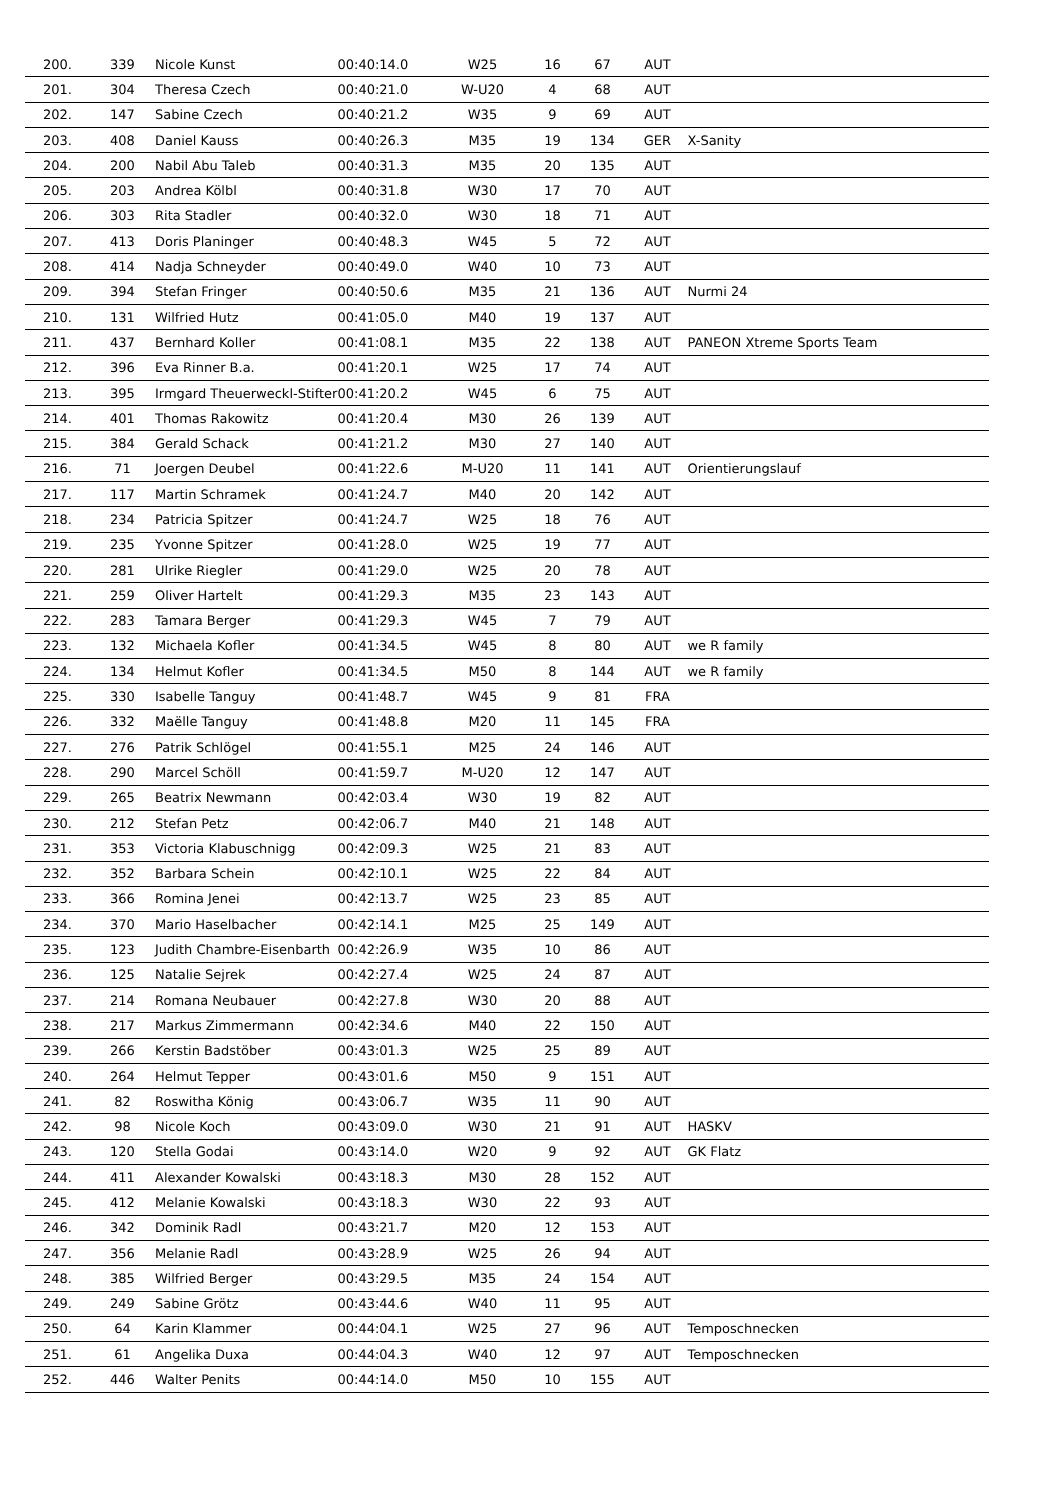| 200. | 339 | Nicole Kunst | 00:40:14.0 | W25 | 16 | 67 | AUT | |
| 201. | 304 | Theresa Czech | 00:40:21.0 | W-U20 | 4 | 68 | AUT | |
| 202. | 147 | Sabine Czech | 00:40:21.2 | W35 | 9 | 69 | AUT | |
| 203. | 408 | Daniel Kauss | 00:40:26.3 | M35 | 19 | 134 | GER | X-Sanity |
| 204. | 200 | Nabil Abu Taleb | 00:40:31.3 | M35 | 20 | 135 | AUT | |
| 205. | 203 | Andrea Kölbl | 00:40:31.8 | W30 | 17 | 70 | AUT | |
| 206. | 303 | Rita Stadler | 00:40:32.0 | W30 | 18 | 71 | AUT | |
| 207. | 413 | Doris Planinger | 00:40:48.3 | W45 | 5 | 72 | AUT | |
| 208. | 414 | Nadja Schneyder | 00:40:49.0 | W40 | 10 | 73 | AUT | |
| 209. | 394 | Stefan Fringer | 00:40:50.6 | M35 | 21 | 136 | AUT | Nurmi 24 |
| 210. | 131 | Wilfried Hutz | 00:41:05.0 | M40 | 19 | 137 | AUT | |
| 211. | 437 | Bernhard Koller | 00:41:08.1 | M35 | 22 | 138 | AUT | PANEON Xtreme Sports Team |
| 212. | 396 | Eva Rinner B.a. | 00:41:20.1 | W25 | 17 | 74 | AUT | |
| 213. | 395 | Irmgard Theuerweckl-Stifter | 00:41:20.2 | W45 | 6 | 75 | AUT | |
| 214. | 401 | Thomas Rakowitz | 00:41:20.4 | M30 | 26 | 139 | AUT | |
| 215. | 384 | Gerald Schack | 00:41:21.2 | M30 | 27 | 140 | AUT | |
| 216. | 71 | Joergen Deubel | 00:41:22.6 | M-U20 | 11 | 141 | AUT | Orientierungslauf |
| 217. | 117 | Martin Schramek | 00:41:24.7 | M40 | 20 | 142 | AUT | |
| 218. | 234 | Patricia Spitzer | 00:41:24.7 | W25 | 18 | 76 | AUT | |
| 219. | 235 | Yvonne Spitzer | 00:41:28.0 | W25 | 19 | 77 | AUT | |
| 220. | 281 | Ulrike Riegler | 00:41:29.0 | W25 | 20 | 78 | AUT | |
| 221. | 259 | Oliver Hartelt | 00:41:29.3 | M35 | 23 | 143 | AUT | |
| 222. | 283 | Tamara Berger | 00:41:29.3 | W45 | 7 | 79 | AUT | |
| 223. | 132 | Michaela Kofler | 00:41:34.5 | W45 | 8 | 80 | AUT | we R family |
| 224. | 134 | Helmut Kofler | 00:41:34.5 | M50 | 8 | 144 | AUT | we R family |
| 225. | 330 | Isabelle Tanguy | 00:41:48.7 | W45 | 9 | 81 | FRA | |
| 226. | 332 | Maëlle Tanguy | 00:41:48.8 | M20 | 11 | 145 | FRA | |
| 227. | 276 | Patrik Schlögel | 00:41:55.1 | M25 | 24 | 146 | AUT | |
| 228. | 290 | Marcel Schöll | 00:41:59.7 | M-U20 | 12 | 147 | AUT | |
| 229. | 265 | Beatrix Newmann | 00:42:03.4 | W30 | 19 | 82 | AUT | |
| 230. | 212 | Stefan Petz | 00:42:06.7 | M40 | 21 | 148 | AUT | |
| 231. | 353 | Victoria Klabuschnigg | 00:42:09.3 | W25 | 21 | 83 | AUT | |
| 232. | 352 | Barbara Schein | 00:42:10.1 | W25 | 22 | 84 | AUT | |
| 233. | 366 | Romina Jenei | 00:42:13.7 | W25 | 23 | 85 | AUT | |
| 234. | 370 | Mario Haselbacher | 00:42:14.1 | M25 | 25 | 149 | AUT | |
| 235. | 123 | Judith Chambre-Eisenbarth | 00:42:26.9 | W35 | 10 | 86 | AUT | |
| 236. | 125 | Natalie Sejrek | 00:42:27.4 | W25 | 24 | 87 | AUT | |
| 237. | 214 | Romana Neubauer | 00:42:27.8 | W30 | 20 | 88 | AUT | |
| 238. | 217 | Markus Zimmermann | 00:42:34.6 | M40 | 22 | 150 | AUT | |
| 239. | 266 | Kerstin Badstöber | 00:43:01.3 | W25 | 25 | 89 | AUT | |
| 240. | 264 | Helmut Tepper | 00:43:01.6 | M50 | 9 | 151 | AUT | |
| 241. | 82 | Roswitha König | 00:43:06.7 | W35 | 11 | 90 | AUT | |
| 242. | 98 | Nicole Koch | 00:43:09.0 | W30 | 21 | 91 | AUT | HASKV |
| 243. | 120 | Stella Godai | 00:43:14.0 | W20 | 9 | 92 | AUT | GK Flatz |
| 244. | 411 | Alexander Kowalski | 00:43:18.3 | M30 | 28 | 152 | AUT | |
| 245. | 412 | Melanie Kowalski | 00:43:18.3 | W30 | 22 | 93 | AUT | |
| 246. | 342 | Dominik Radl | 00:43:21.7 | M20 | 12 | 153 | AUT | |
| 247. | 356 | Melanie Radl | 00:43:28.9 | W25 | 26 | 94 | AUT | |
| 248. | 385 | Wilfried Berger | 00:43:29.5 | M35 | 24 | 154 | AUT | |
| 249. | 249 | Sabine Grötz | 00:43:44.6 | W40 | 11 | 95 | AUT | |
| 250. | 64 | Karin Klammer | 00:44:04.1 | W25 | 27 | 96 | AUT | Temposchnecken |
| 251. | 61 | Angelika Duxa | 00:44:04.3 | W40 | 12 | 97 | AUT | Temposchnecken |
| 252. | 446 | Walter Penits | 00:44:14.0 | M50 | 10 | 155 | AUT | |